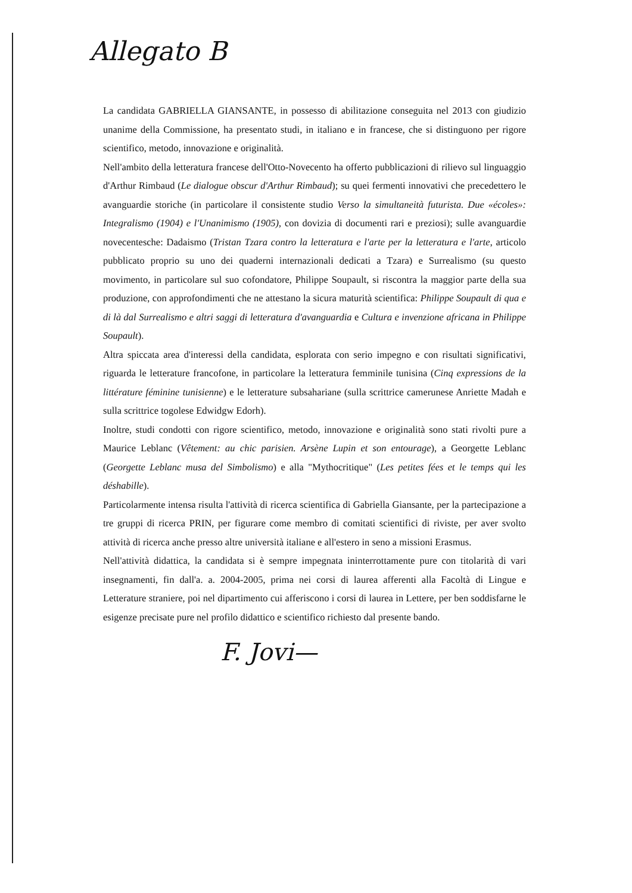Allegato B
La candidata GABRIELLA GIANSANTE, in possesso di abilitazione conseguita nel 2013 con giudizio unanime della Commissione, ha presentato studi, in italiano e in francese, che si distinguono per rigore scientifico, metodo, innovazione e originalità.
Nell'ambito della letteratura francese dell'Otto-Novecento ha offerto pubblicazioni di rilievo sul linguaggio d'Arthur Rimbaud (Le dialogue obscur d'Arthur Rimbaud); su quei fermenti innovativi che precedettero le avanguardie storiche (in particolare il consistente studio Verso la simultaneità futurista. Due «écoles»: Integralismo (1904) e l'Unanimismo (1905), con dovizia di documenti rari e preziosi); sulle avanguardie novecentesche: Dadaismo (Tristan Tzara contro la letteratura e l'arte per la letteratura e l'arte, articolo pubblicato proprio su uno dei quaderni internazionali dedicati a Tzara) e Surrealismo (su questo movimento, in particolare sul suo cofondatore, Philippe Soupault, si riscontra la maggior parte della sua produzione, con approfondimenti che ne attestano la sicura maturità scientifica: Philippe Soupault di qua e di là dal Surrealismo e altri saggi di letteratura d'avanguardia e Cultura e invenzione africana in Philippe Soupault).
Altra spiccata area d'interessi della candidata, esplorata con serio impegno e con risultati significativi, riguarda le letterature francofone, in particolare la letteratura femminile tunisina (Cinq expressions de la littérature féminine tunisienne) e le letterature subsahariane (sulla scrittrice camerunese Anriette Madah e sulla scrittrice togolese Edwidgw Edorh).
Inoltre, studi condotti con rigore scientifico, metodo, innovazione e originalità sono stati rivolti pure a Maurice Leblanc (Vêtement: au chic parisien. Arsène Lupin et son entourage), a Georgette Leblanc (Georgette Leblanc musa del Simbolismo) e alla "Mythocritique" (Les petites fées et le temps qui les déshabille).
Particolarmente intensa risulta l'attività di ricerca scientifica di Gabriella Giansante, per la partecipazione a tre gruppi di ricerca PRIN, per figurare come membro di comitati scientifici di riviste, per aver svolto attività di ricerca anche presso altre università italiane e all'estero in seno a missioni Erasmus.
Nell'attività didattica, la candidata si è sempre impegnata ininterrottamente pure con titolarità di vari insegnamenti, fin dall'a. a. 2004-2005, prima nei corsi di laurea afferenti alla Facoltà di Lingue e Letterature straniere, poi nel dipartimento cui afferiscono i corsi di laurea in Lettere, per ben soddisfarne le esigenze precisate pure nel profilo didattico e scientifico richiesto dal presente bando.
F. Jovi—